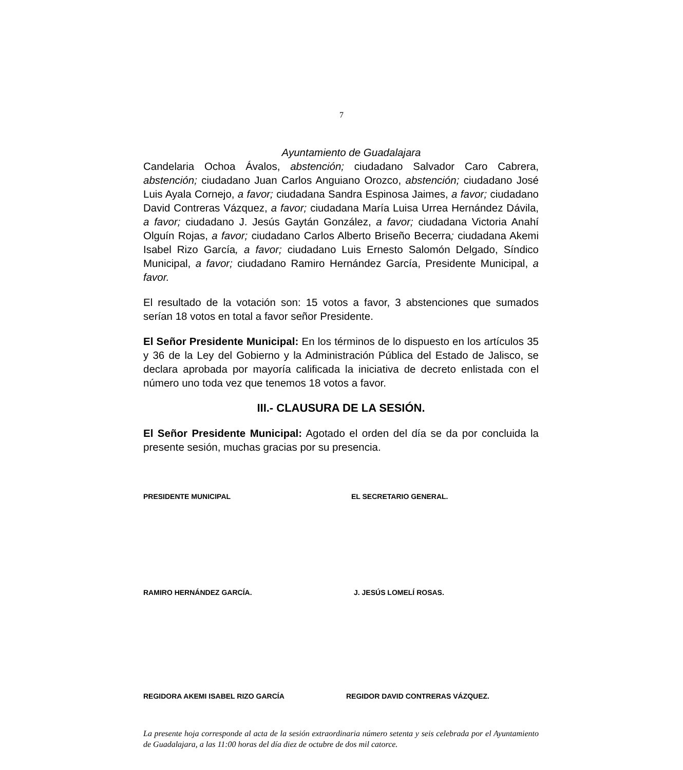7
Ayuntamiento de Guadalajara
Candelaria Ochoa Ávalos, abstención; ciudadano Salvador Caro Cabrera, abstención; ciudadano Juan Carlos Anguiano Orozco, abstención; ciudadano José Luis Ayala Cornejo, a favor; ciudadana Sandra Espinosa Jaimes, a favor; ciudadano David Contreras Vázquez, a favor; ciudadana María Luisa Urrea Hernández Dávila, a favor; ciudadano J. Jesús Gaytán González, a favor; ciudadana Victoria Anahí Olguín Rojas, a favor; ciudadano Carlos Alberto Briseño Becerra; ciudadana Akemi Isabel Rizo García, a favor; ciudadano Luis Ernesto Salomón Delgado, Síndico Municipal, a favor; ciudadano Ramiro Hernández García, Presidente Municipal, a favor.
El resultado de la votación son: 15 votos a favor, 3 abstenciones que sumados serían 18 votos en total a favor señor Presidente.
El Señor Presidente Municipal: En los términos de lo dispuesto en los artículos 35 y 36 de la Ley del Gobierno y la Administración Pública del Estado de Jalisco, se declara aprobada por mayoría calificada la iniciativa de decreto enlistada con el número uno toda vez que tenemos 18 votos a favor.
III.- CLAUSURA DE LA SESIÓN.
El Señor Presidente Municipal: Agotado el orden del día se da por concluida la presente sesión, muchas gracias por su presencia.
PRESIDENTE MUNICIPAL EL SECRETARIO GENERAL.
RAMIRO HERNÁNDEZ GARCÍA. J. JESÚS LOMELÍ ROSAS.
REGIDORA AKEMI ISABEL RIZO GARCÍA
REGIDOR DAVID CONTRERAS VÁZQUEZ.
La presente hoja corresponde al acta de la sesión extraordinaria número setenta y seis celebrada por el Ayuntamiento de Guadalajara, a las 11:00 horas del día diez de octubre de dos mil catorce.